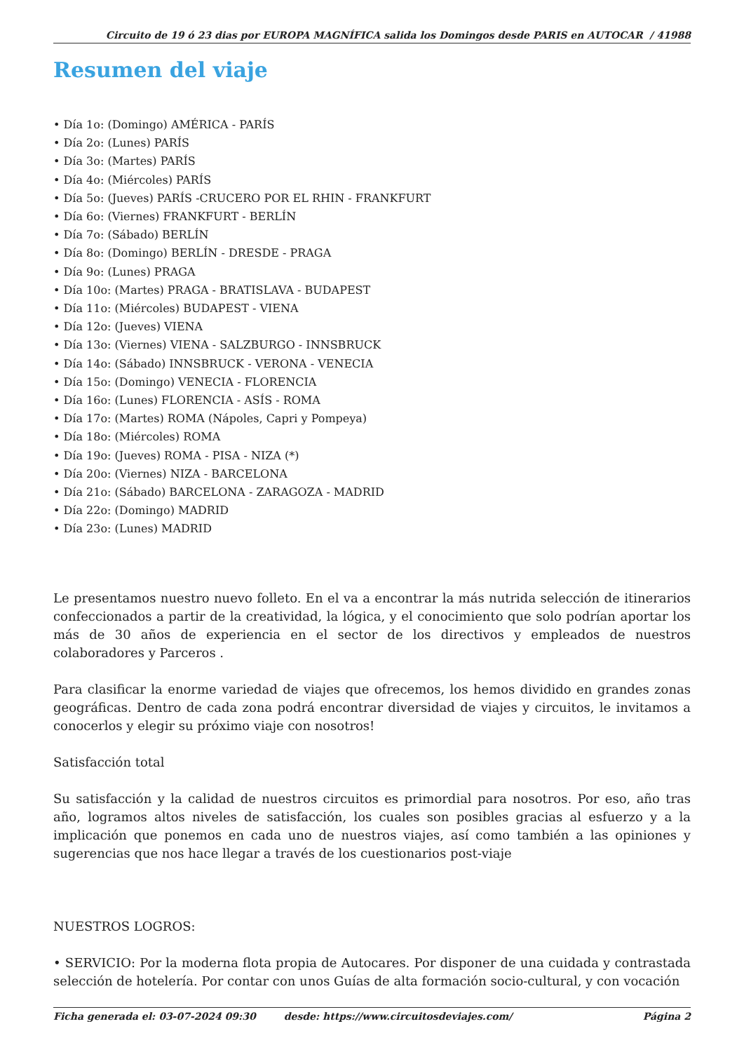Circuito de 19 ó 23 dias por EUROPA MAGNÍFICA salida los Domingos desde PARIS en AUTOCAR / 41988
Resumen del viaje
• Día 1o: (Domingo) AMÉRICA - PARÍS
• Día 2o: (Lunes) PARÍS
• Día 3o: (Martes) PARÍS
• Día 4o: (Miércoles) PARÍS
• Día 5o: (Jueves) PARÍS -CRUCERO POR EL RHIN - FRANKFURT
• Día 6o: (Viernes) FRANKFURT - BERLÍN
• Día 7o: (Sábado) BERLÍN
• Día 8o: (Domingo) BERLÍN - DRESDE - PRAGA
• Día 9o: (Lunes) PRAGA
• Día 10o: (Martes) PRAGA - BRATISLAVA - BUDAPEST
• Día 11o: (Miércoles) BUDAPEST - VIENA
• Día 12o: (Jueves) VIENA
• Día 13o: (Viernes) VIENA - SALZBURGO - INNSBRUCK
• Día 14o: (Sábado) INNSBRUCK - VERONA - VENECIA
• Día 15o: (Domingo) VENECIA - FLORENCIA
• Día 16o: (Lunes) FLORENCIA - ASÍS - ROMA
• Día 17o: (Martes) ROMA (Nápoles, Capri y Pompeya)
• Día 18o: (Miércoles) ROMA
• Día 19o: (Jueves) ROMA - PISA - NIZA (*)
• Día 20o: (Viernes) NIZA - BARCELONA
• Día 21o: (Sábado) BARCELONA - ZARAGOZA - MADRID
• Día 22o: (Domingo) MADRID
• Día 23o: (Lunes) MADRID
Le presentamos nuestro nuevo folleto. En el va a encontrar la más nutrida selección de itinerarios confeccionados a partir de la creatividad, la lógica, y el conocimiento que solo podrían aportar los más de 30 años de experiencia en el sector de los directivos y empleados de nuestros colaboradores y Parceros .
Para clasificar la enorme variedad de viajes que ofrecemos, los hemos dividido en grandes zonas geográficas. Dentro de cada zona podrá encontrar diversidad de viajes y circuitos, le invitamos a conocerlos y elegir su próximo viaje con nosotros!
Satisfacción total
Su satisfacción y la calidad de nuestros circuitos es primordial para nosotros. Por eso, año tras año, logramos altos niveles de satisfacción, los cuales son posibles gracias al esfuerzo y a la implicación que ponemos en cada uno de nuestros viajes, así como también a las opiniones y sugerencias que nos hace llegar a través de los cuestionarios post-viaje
NUESTROS LOGROS:
• SERVICIO: Por la moderna flota propia de Autocares. Por disponer de una cuidada y contrastada selección de hotelería. Por contar con unos Guías de alta formación socio-cultural, y con vocación
Ficha generada el: 03-07-2024 09:30 desde: https://www.circuitosdeviajes.com/ Página 2